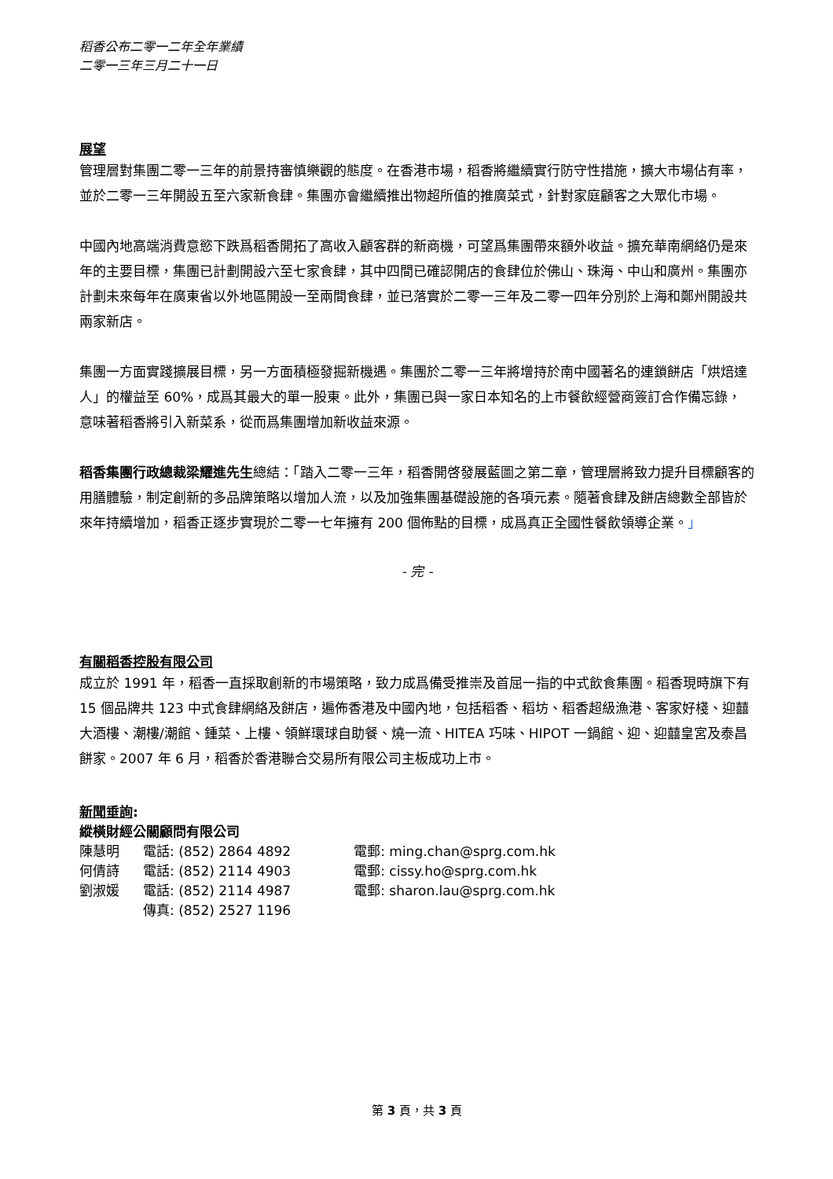稻香公布二零一二年全年業績
二零一三年三月二十一日
展望
管理層對集團二零一三年的前景持審慎樂觀的態度。在香港市場，稻香將繼續實行防守性措施，擴大市場佔有率，並於二零一三年開設五至六家新食肆。集團亦會繼續推出物超所值的推廣菜式，針對家庭顧客之大眾化市場。
中國內地高端消費意慾下跌爲稻香開拓了高收入顧客群的新商機，可望爲集團帶來額外收益。擴充華南網絡仍是來年的主要目標，集團已計劃開設六至七家食肆，其中四間已確認開店的食肆位於佛山、珠海、中山和廣州。集團亦計劃未來每年在廣東省以外地區開設一至兩間食肆，並已落實於二零一三年及二零一四年分別於上海和鄭州開設共兩家新店。
集團一方面實踐擴展目標，另一方面積極發掘新機遇。集團於二零一三年將增持於南中國著名的連鎖餅店「烘焙達人」的權益至 60%，成爲其最大的單一股東。此外，集團已與一家日本知名的上市餐飲經營商簽訂合作備忘錄，意味著稻香將引入新菜系，從而爲集團增加新收益來源。
稻香集團行政總裁梁耀進先生總結：「踏入二零一三年，稻香開啓發展藍圖之第二章，管理層將致力提升目標顧客的用膳體驗，制定創新的多品牌策略以增加人流，以及加強集團基礎設施的各項元素。隨著食肆及餅店總數全部皆於來年持續增加，稻香正逐步實現於二零一七年擁有 200 個佈點的目標，成爲真正全國性餐飲領導企業。」
- 完 -
有關稻香控股有限公司
成立於 1991 年，稻香一直採取創新的市場策略，致力成爲備受推崇及首屈一指的中式飲食集團。稻香現時旗下有 15 個品牌共 123 中式食肆網絡及餅店，遍佈香港及中國內地，包括稻香、稻坊、稻香超級漁港、客家好棧、迎囍大酒樓、潮樓/潮館、鍾菜、上樓、領鮮環球自助餐、燒一流、HITEA 巧味、HIPOT 一鍋館、迎、迎囍皇宮及泰昌餅家。2007 年 6 月，稻香於香港聯合交易所有限公司主板成功上市。
新聞垂詢:
縱橫財經公關顧問有限公司
| 陳慧明 | 電話: (852) 2864 4892 | 電郵: ming.chan@sprg.com.hk |
| 何倩詩 | 電話: (852) 2114 4903 | 電郵: cissy.ho@sprg.com.hk |
| 劉淑媛 | 電話: (852) 2114 4987 | 電郵: sharon.lau@sprg.com.hk |
| | 傳真: (852) 2527 1196 | |
第 3 頁，共 3 頁